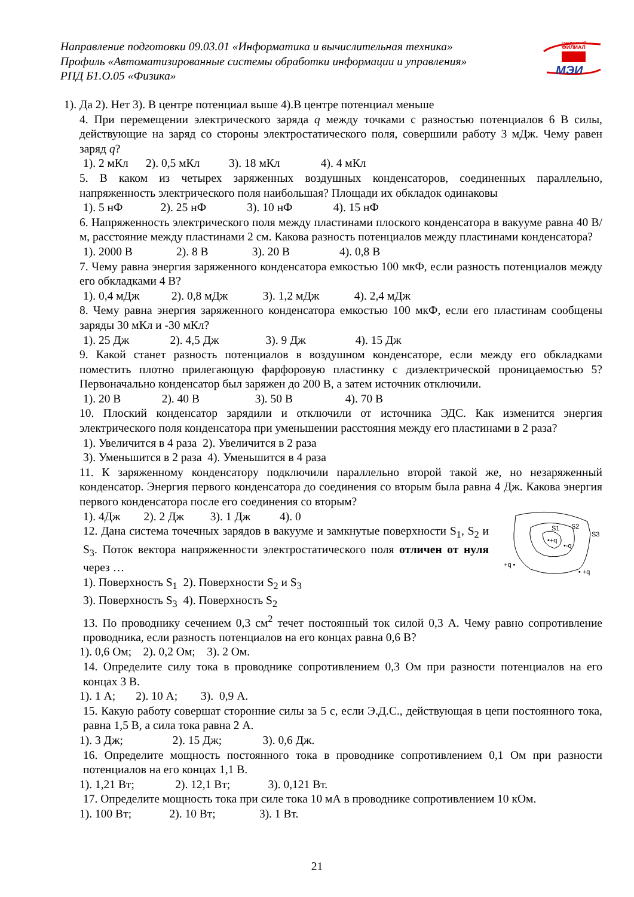Направление подготовки 09.03.01 «Информатика и вычислительная техника»
Профиль «Автоматизированные системы обработки информации и управления»
РПД Б1.О.05 «Физика»
смоленский
ФИЛИАЛ
МЭИ
1). Да 2). Нет 3). В центре потенциал выше 4).В центре потенциал меньше
4. При перемещении электрического заряда q между точками с разностью потенциалов 6 В силы, действующие на заряд со стороны электростатического поля, совершили работу 3 мДж. Чему равен заряд q?
1). 2 мКл 2). 0,5 мКл 3). 18 мКл 4). 4 мКл
5. В каком из четырех заряженных воздушных конденсаторов, соединенных параллельно, напряженность электрического поля наибольшая? Площади их обкладок одинаковы
1). 5 нФ 2). 25 нФ 3). 10 нФ 4). 15 нФ
6. Напряженность электрического поля между пластинами плоского конденсатора в вакууме равна 40 В/м, расстояние между пластинами 2 см. Какова разность потенциалов между пластинами конденсатора?
1). 2000 В 2). 8 В 3). 20 В 4). 0,8 В
7. Чему равна энергия заряженного конденсатора емкостью 100 мкФ, если разность потенциалов между его обкладками 4 В?
1). 0,4 мДж 2). 0,8 мДж 3). 1,2 мДж 4). 2,4 мДж
8. Чему равна энергия заряженного конденсатора емкостью 100 мкФ, если его пластинам сообщены заряды 30 мКл и -30 мКл?
1). 25 Дж 2). 4,5 Дж 3). 9 Дж 4). 15 Дж
9. Какой станет разность потенциалов в воздушном конденсаторе, если между его обкладками поместить плотно прилегающую фарфоровую пластинку с диэлектрической проницаемостью 5? Первоначально конденсатор был заряжен до 200 В, а затем источник отключили.
1). 20 В 2). 40 В 3). 50 В 4). 70 В
10. Плоский конденсатор зарядили и отключили от источника ЭДС. Как изменится энергия электрического поля конденсатора при уменьшении расстояния между его пластинами в 2 раза?
1). Увеличится в 4 раза 2). Увеличится в 2 раза
3). Уменьшится в 2 раза 4). Уменьшится в 4 раза
11. К заряженному конденсатору подключили параллельно второй такой же, но незаряженный конденсатор. Энергия первого конденсатора до соединения со вторым была равна 4 Дж. Какова энергия первого конденсатора после его соединения со вторым?
S1
S2
S3
•+q
•-q
+q •
• +q
1). 4Дж 2). 2 Дж 3). 1 Дж 4). 0
12. Дана система точечных зарядов в вакууме и замкнутые поверхности S<sub>1</sub>, S<sub>2</sub> и S<sub>3</sub>. Поток вектора напряженности электростатического поля отличен от нуля через …
1). Поверхность S<sub>1</sub> 2). Поверхности S<sub>2</sub> и S<sub>3</sub>
3). Поверхность S<sub>3</sub> 4). Поверхность S<sub>2</sub>
13. По проводнику сечением 0,3 см<sup>2</sup> течет постоянный ток силой 0,3 А. Чему равно сопротивление проводника, если разность потенциалов на его концах равна 0,6 В?
1). 0,6 Ом; 2). 0,2 Ом; 3). 2 Ом.
14. Определите силу тока в проводнике сопротивлением 0,3 Ом при разности потенциалов на его концах 3 В.
1). 1 А; 2). 10 А; 3). 0,9 А.
15. Какую работу совершат сторонние силы за 5 с, если Э.Д.С., действующая в цепи постоянного тока, равна 1,5 В, а сила тока равна 2 А.
1). 3 Дж; 2). 15 Дж; 3). 0,6 Дж.
16. Определите мощность постоянного тока в проводнике сопротивлением 0,1 Ом при разности потенциалов на его концах 1,1 В.
1). 1,21 Вт; 2). 12,1 Вт; 3). 0,121 Вт.
17. Определите мощность тока при силе тока 10 мА в проводнике сопротивлением 10 кОм.
1). 100 Вт; 2). 10 Вт; 3). 1 Вт.
21